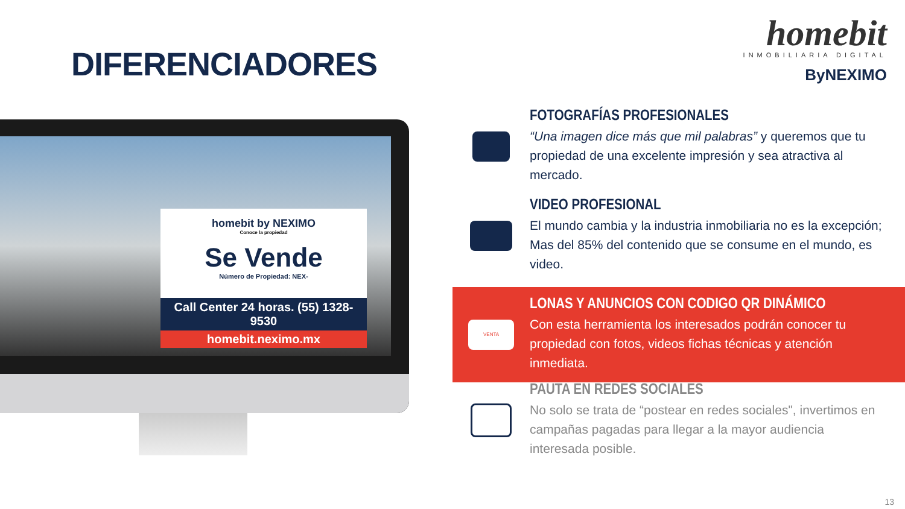DIFERENCIADORES
homebit
INMOBILIARIA DIGITAL
ByNEXIMO
homebit by NEXIMO
Conoce la propiedad
Se Vende
Número de Propiedad: NEX-
Call Center 24 horas. (55) 1328-9530
homebit.neximo.mx
FOTOGRAFÍAS PROFESIONALES
“Una imagen dice más que mil palabras” y queremos que tu propiedad de una excelente impresión y sea atractiva al mercado.
VIDEO PROFESIONAL
El mundo cambia y la industria inmobiliaria no es la excepción; Mas del 85% del contenido que se consume en el mundo, es video.
VENTA
LONAS Y ANUNCIOS CON CODIGO QR DINÁMICO
Con esta herramienta los interesados podrán conocer tu propiedad con fotos, videos fichas técnicas y atención inmediata.
PAUTA EN REDES SOCIALES
No solo se trata de “postear en redes sociales", invertimos en campañas pagadas para llegar a la mayor audiencia interesada posible.
13